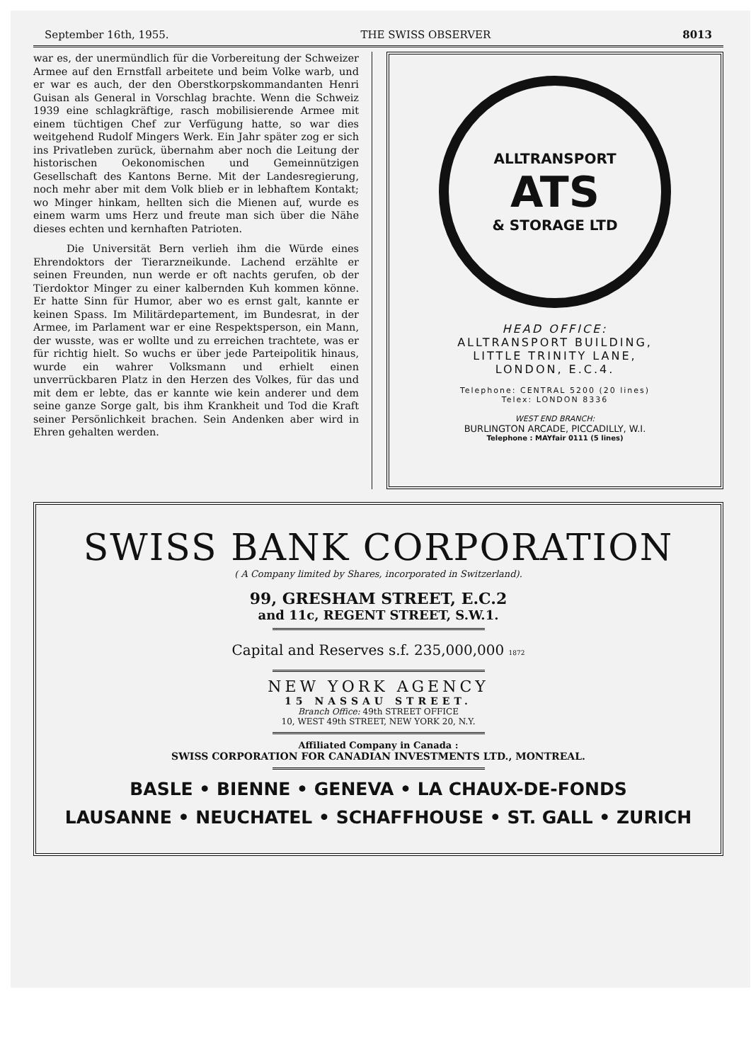September 16th, 1955. THE SWISS OBSERVER 8013
war es, der unermündlich für die Vorbereitung der Schweizer Armee auf den Ernstfall arbeitete und beim Volke warb, und er war es auch, der den Oberstkorpskommandanten Henri Guisan als General in Vorschlag brachte. Wenn die Schweiz 1939 eine schlagkräftige, rasch mobilisierende Armee mit einem tüchtigen Chef zur Verfügung hatte, so war dies weitgehend Rudolf Mingers Werk. Ein Jahr später zog er sich ins Privatleben zurück, übernahm aber noch die Leitung der historischen Oekonomischen und Gemeinnützigen Gesellschaft des Kantons Berne. Mit der Landesregierung, noch mehr aber mit dem Volk blieb er in lebhaftem Kontakt; wo Minger hinkam, hellten sich die Mienen auf, wurde es einem warm ums Herz und freute man sich über die Nähe dieses echten und kernhaften Patrioten.
Die Universität Bern verlieh ihm die Würde eines Ehrendoktors der Tierarzneikunde. Lachend erzählte er seinen Freunden, nun werde er oft nachts gerufen, ob der Tierdoktor Minger zu einer kalbernden Kuh kommen könne. Er hatte Sinn für Humor, aber wo es ernst galt, kannte er keinen Spass. Im Militärdepartement, im Bundesrat, in der Armee, im Parlament war er eine Respektsperson, ein Mann, der wusste, was er wollte und zu erreichen trachtete, was er für richtig hielt. So wuchs er über jede Parteipolitik hinaus, wurde ein wahrer Volksmann und erhielt einen unverrückbaren Platz in den Herzen des Volkes, für das und mit dem er lebte, das er kannte wie kein anderer und dem seine ganze Sorge galt, bis ihm Krankheit und Tod die Kraft seiner Persönlichkeit brachen. Sein Andenken aber wird in Ehren gehalten werden.
ALLTRANSPORT
ATS
& STORAGE LTD
HEAD OFFICE:
ALLTRANSPORT BUILDING,
LITTLE TRINITY LANE,
LONDON, E.C.4.
Telephone: CENTRAL 5200 (20 lines)
Telex: LONDON 8336
WEST END BRANCH:
BURLINGTON ARCADE, PICCADILLY, W.I.
Telephone : MAYfair 0111 (5 lines)
SWISS BANK CORPORATION
( A Company limited by Shares, incorporated in Switzerland).
99, GRESHAM STREET, E.C.2
and 11c, REGENT STREET, S.W.1.
Capital and Reserves s.f. 235,000,000 1872
NEW YORK AGENCY
15 NASSAU STREET.
Branch Office: 49th STREET OFFICE
10, WEST 49th STREET, NEW YORK 20, N.Y.
Affiliated Company in Canada :
SWISS CORPORATION FOR CANADIAN INVESTMENTS LTD., MONTREAL.
BASLE • BIENNE • GENEVA • LA CHAUX-DE-FONDS
LAUSANNE • NEUCHATEL • SCHAFFHOUSE • ST. GALL • ZURICH